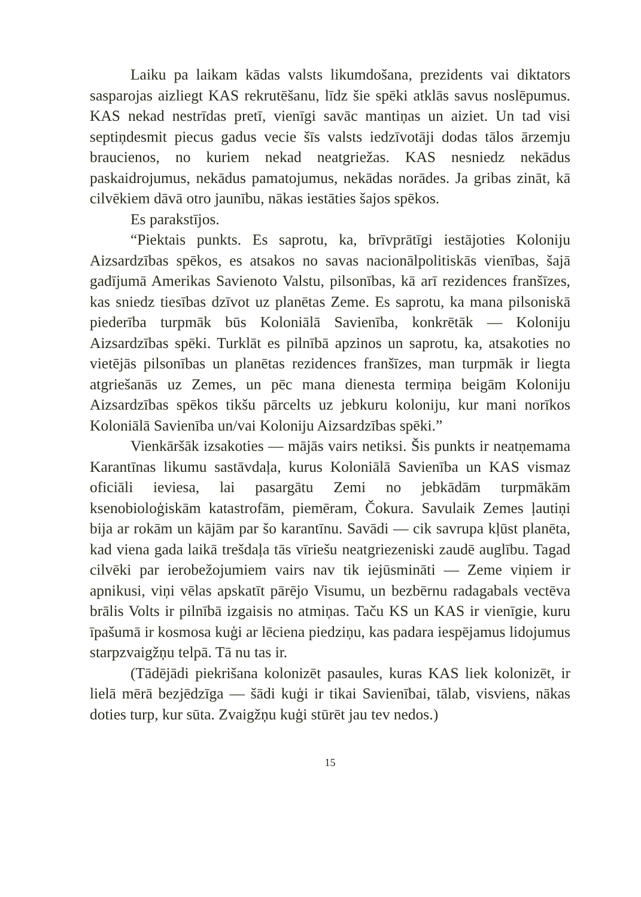Laiku pa laikam kādas valsts likumdošana, prezidents vai diktators sasparojas aizliegt KAS rekrutēšanu, līdz šie spēki atklās savus noslēpumus. KAS nekad nestrīdas pretī, vienīgi savāc mantiņas un aiziet. Un tad visi septiņdesmit piecus gadus vecie šīs valsts iedzīvotāji dodas tālos ārzemju braucienos, no kuriem nekad neatgriežas. KAS nesniedz nekādus paskaidrojumus, nekādus pamatojumus, nekādas norādes. Ja gribas zināt, kā cilvēkiem dāvā otro jaunību, nākas iestāties šajos spēkos.
Es parakstījos.
“Piektais punkts. Es saprotu, ka, brīvprātīgi iestājoties Koloniju Aizsardzības spēkos, es atsakos no savas nacionālpolitiskās vienības, šajā gadījumā Amerikas Savienoto Valstu, pilsonības, kā arī rezidences franšīzes, kas sniedz tiesības dzīvot uz planētas Zeme. Es saprotu, ka mana pilsoniskā piederība turpmāk būs Koloniālā Savienība, konkrētāk — Koloniju Aizsardzības spēki. Turklāt es pilnībā apzinos un saprotu, ka, atsakoties no vietējās pilsonības un planētas rezidences franšīzes, man turpmāk ir liegta atgriešanās uz Zemes, un pēc mana dienesta termiņa beigām Koloniju Aizsardzības spēkos tikšu pārcelts uz jebkuru koloniju, kur mani norīkos Koloniālā Savienība un/vai Koloniju Aizsardzības spēki.”
Vienkāršāk izsakoties — mājās vairs netiksi. Šis punkts ir neatņemama Karantīnas likumu sastāvdaļa, kurus Koloniālā Savienība un KAS vismaz oficiāli ieviesa, lai pasargātu Zemi no jebkādām turpmākām ksenobioloģiskām katastrofām, piemēram, Čokura. Savulaik Zemes ļautiņi bija ar rokām un kājām par šo karantīnu. Savādi — cik savrupa kļūst planēta, kad viena gada laikā trešdaļa tās vīriešu neatgriezeniski zaudē auglību. Tagad cilvēki par ierobežojumiem vairs nav tik iejūsmināti — Zeme viņiem ir apnikusi, viņi vēlas apskatīt pārējo Visumu, un bezbērnu radagabals vectēva brālis Volts ir pilnībā izgaisis no atmiņas. Taču KS un KAS ir vienīgie, kuru īpašumā ir kosmosa kuģi ar lēciena piedziņu, kas padara iespējamus lidojumus starpzvaigžņu telpā. Tā nu tas ir.
(Tādējādi piekrišana kolonizēt pasaules, kuras KAS liek kolonizēt, ir lielā mērā bezjēdzīga — šādi kuģi ir tikai Savienībai, tālab, visviens, nākas doties turp, kur sūta. Zvaigžņu kuģi stūrēt jau tev nedos.)
15